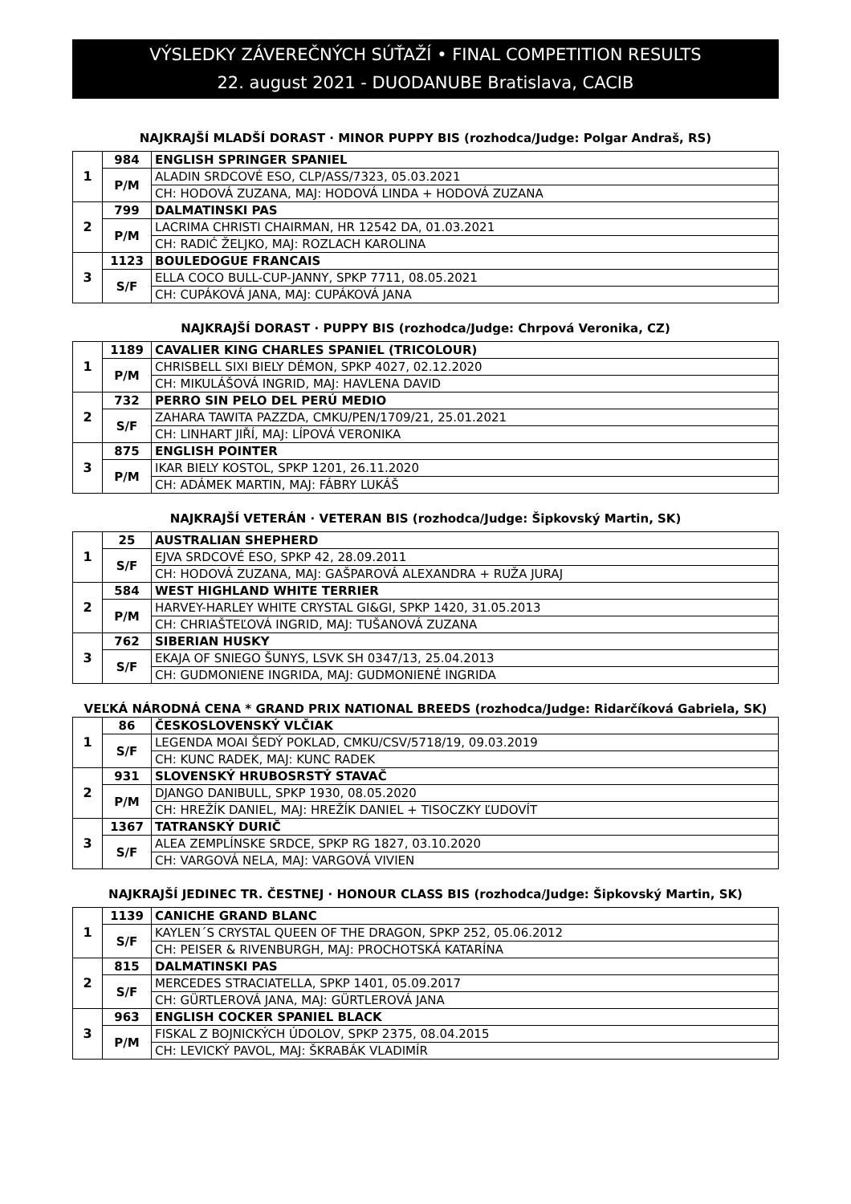VÝSLEDKY ZÁVEREČNÝCH SÚŤAŽÍ • FINAL COMPETITION RESULTS
22. august 2021 - DUODANUBE Bratislava, CACIB
NAJKRAJŠÍ MLADŠÍ DORAST · MINOR PUPPY BIS (rozhodca/Judge: Polgar Andraš, RS)
| 1 | 984 | ENGLISH SPRINGER SPANIEL |
| | P/M | ALADIN SRDCOVÉ ESO, CLP/ASS/7323, 05.03.2021 |
| | | CH: HODOVÁ ZUZANA, MAJ: HODOVÁ LINDA + HODOVÁ ZUZANA |
| 2 | 799 | DALMATINSKI PAS |
| | P/M | LACRIMA CHRISTI CHAIRMAN, HR 12542 DA, 01.03.2021 |
| | | CH: RADIĆ ŽELJKO, MAJ: ROZLACH KAROLINA |
| 3 | 1123 | BOULEDOGUE FRANCAIS |
| | S/F | ELLA COCO BULL-CUP-JANNY, SPKP 7711, 08.05.2021 |
| | | CH: CUPÁKOVÁ JANA, MAJ: CUPÁKOVÁ JANA |
NAJKRAJŠÍ DORAST · PUPPY BIS (rozhodca/Judge: Chrpová Veronika, CZ)
| 1 | 1189 | CAVALIER KING CHARLES SPANIEL (TRICOLOUR) |
| | P/M | CHRISBELL SIXI BIELY DÉMON, SPKP 4027, 02.12.2020 |
| | | CH: MIKULÁŠOVÁ INGRID, MAJ: HAVLENA DAVID |
| 2 | 732 | PERRO SIN PELO DEL PERÚ MEDIO |
| | S/F | ZAHARA TAWITA PAZZDA, CMKU/PEN/1709/21, 25.01.2021 |
| | | CH: LINHART JIŘÍ, MAJ: LÍPOVÁ VERONIKA |
| 3 | 875 | ENGLISH POINTER |
| | P/M | IKAR BIELY KOSTOL, SPKP 1201, 26.11.2020 |
| | | CH: ADÁMEK MARTIN, MAJ: FÁBRY LUKÁŠ |
NAJKRAJŠÍ VETERÁN · VETERAN BIS (rozhodca/Judge: Šipkovský Martin, SK)
| 1 | 25 | AUSTRALIAN SHEPHERD |
| | S/F | EJVA SRDCOVÉ ESO, SPKP 42, 28.09.2011 |
| | | CH: HODOVÁ ZUZANA, MAJ: GAŠPAROVÁ ALEXANDRA + RUŽA JURAJ |
| 2 | 584 | WEST HIGHLAND WHITE TERRIER |
| | P/M | HARVEY-HARLEY WHITE CRYSTAL GI&GI, SPKP 1420, 31.05.2013 |
| | | CH: CHRIAŠTEĽOVÁ INGRID, MAJ: TUŠANOVÁ ZUZANA |
| 3 | 762 | SIBERIAN HUSKY |
| | S/F | EKAJA OF SNIEGO ŠUNYS, LSVK SH 0347/13, 25.04.2013 |
| | | CH: GUDMONIENE INGRIDA, MAJ: GUDMONIENÉ INGRIDA |
VEĽKÁ NÁRODNÁ CENA * GRAND PRIX NATIONAL BREEDS (rozhodca/Judge: Ridarčíková Gabriela, SK)
| 1 | 86 | ČESKOSLOVENSKÝ VLČIAK |
| | S/F | LEGENDA MOAI ŠEDÝ POKLAD, CMKU/CSV/5718/19, 09.03.2019 |
| | | CH: KUNC RADEK, MAJ: KUNC RADEK |
| 2 | 931 | SLOVENSKÝ HRUBOSRSTÝ STAVAČ |
| | P/M | DJANGO DANIBULL, SPKP 1930, 08.05.2020 |
| | | CH: HREŽÍK DANIEL, MAJ: HREŽÍK DANIEL + TISOCZKY ĽUDOVÍT |
| 3 | 1367 | TATRANSKÝ DURIČ |
| | S/F | ALEA ZEMPLÍNSKE SRDCE, SPKP RG 1827, 03.10.2020 |
| | | CH: VARGOVÁ NELA, MAJ: VARGOVÁ VIVIEN |
NAJKRAJŠÍ JEDINEC TR. ČESTNEJ · HONOUR CLASS BIS (rozhodca/Judge: Šipkovský Martin, SK)
| 1 | 1139 | CANICHE GRAND BLANC |
| | S/F | KAYLEN´S CRYSTAL QUEEN OF THE DRAGON, SPKP 252, 05.06.2012 |
| | | CH: PEISER & RIVENBURGH, MAJ: PROCHOTSKÁ KATARÍNA |
| 2 | 815 | DALMATINSKI PAS |
| | S/F | MERCEDES STRACIATELLA, SPKP 1401, 05.09.2017 |
| | | CH: GÜRTLEROVÁ JANA, MAJ: GÜRTLEROVÁ JANA |
| 3 | 963 | ENGLISH COCKER SPANIEL BLACK |
| | P/M | FISKAL Z BOJNICKÝCH ÚDOLOV, SPKP 2375, 08.04.2015 |
| | | CH: LEVICKÝ PAVOL, MAJ: ŠKRABÁK VLADIMÍR |